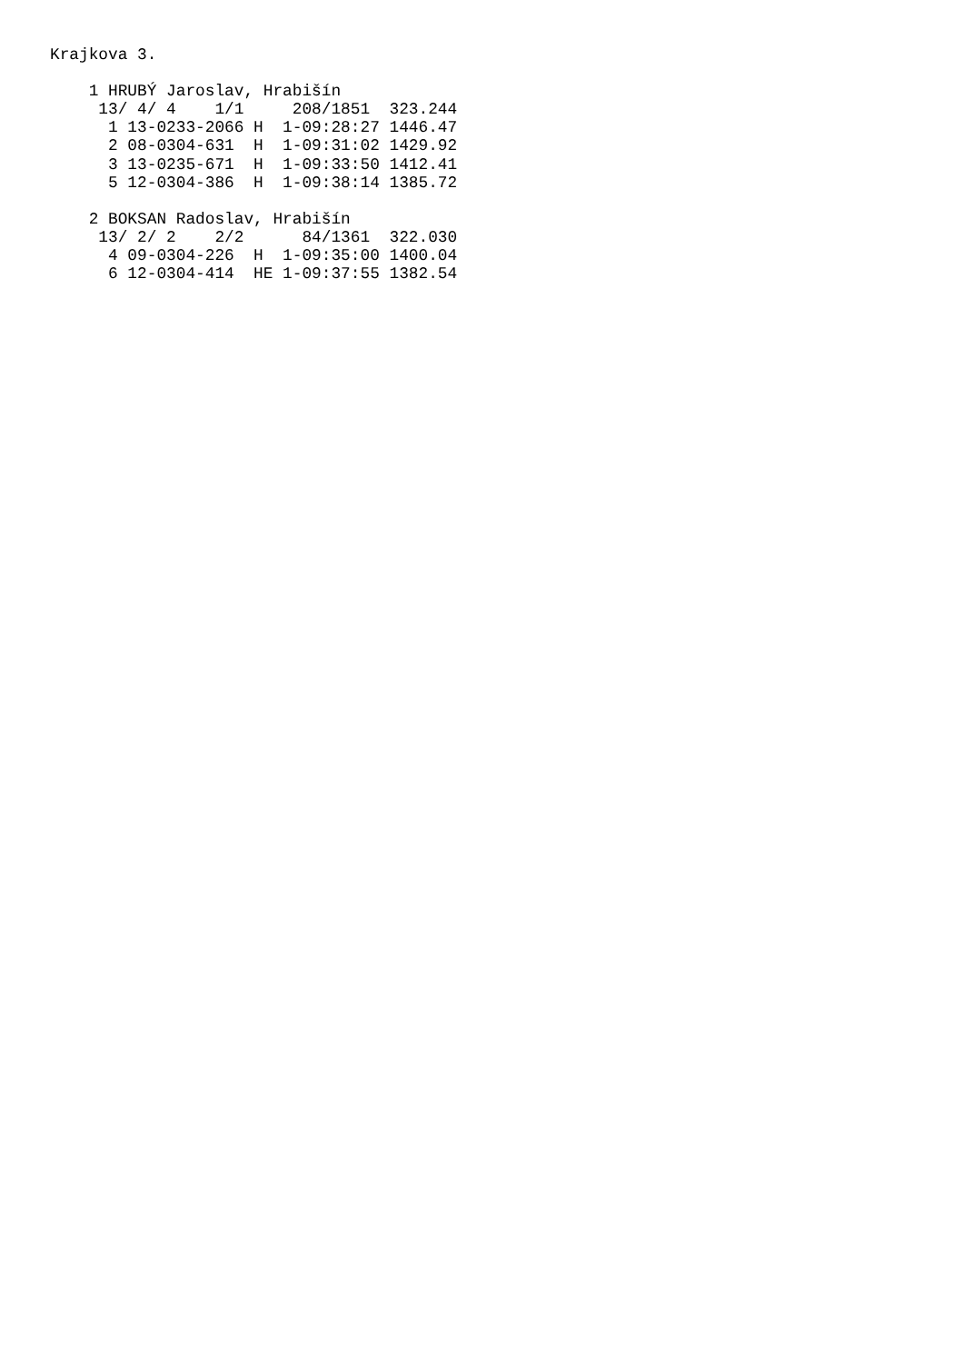Krajkova 3.

    1 HRUBÝ Jaroslav, Hrabišín
     13/ 4/ 4    1/1     208/1851  323.244
      1 13-0233-2066 H  1-09:28:27 1446.47
      2 08-0304-631  H  1-09:31:02 1429.92
      3 13-0235-671  H  1-09:33:50 1412.41
      5 12-0304-386  H  1-09:38:14 1385.72

    2 BOKSAN Radoslav, Hrabišín
     13/ 2/ 2    2/2      84/1361  322.030
      4 09-0304-226  H  1-09:35:00 1400.04
      6 12-0304-414  HE 1-09:37:55 1382.54